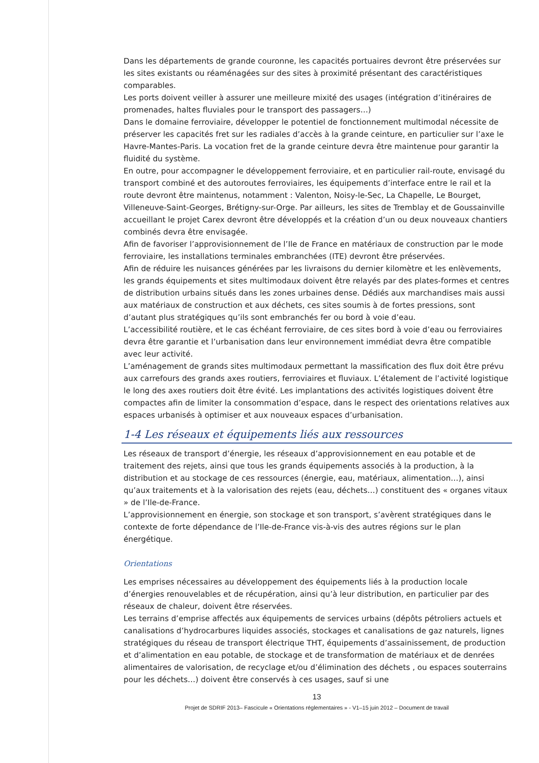Dans les départements de grande couronne, les capacités portuaires devront être préservées sur les sites existants ou réaménagées sur des sites à proximité présentant des caractéristiques comparables.
Les ports doivent veiller à assurer une meilleure mixité des usages (intégration d’itinéraires de promenades, haltes fluviales pour le transport des passagers…)
Dans le domaine ferroviaire, développer le potentiel de fonctionnement multimodal nécessite de préserver les capacités fret sur les radiales d’accès à la grande ceinture, en particulier sur l’axe le Havre-Mantes-Paris. La vocation fret de la grande ceinture devra être maintenue pour garantir la fluidité du système.
En outre, pour accompagner le développement ferroviaire, et en particulier rail-route, envisagé du transport combiné et des autoroutes ferroviaires, les équipements d’interface entre le rail et la route devront être maintenus, notamment : Valenton, Noisy-le-Sec, La Chapelle, Le Bourget, Villeneuve-Saint-Georges, Brétigny-sur-Orge. Par ailleurs, les sites de Tremblay et de Goussainville accueillant le projet Carex devront être développés et la création d’un ou deux nouveaux chantiers combinés devra être envisagée.
Afin de favoriser l’approvisionnement de l’Ile de France en matériaux de construction par le mode ferroviaire, les installations terminales embranchées (ITE) devront être préservées.
Afin de réduire les nuisances générées par les livraisons du dernier kilomètre et les enlèvements, les grands équipements et sites multimodaux doivent être relayés par des plates-formes et centres de distribution urbains situés dans les zones urbaines dense. Dédiés aux marchandises mais aussi aux matériaux de construction et aux déchets, ces sites soumis à de fortes pressions, sont d’autant plus stratégiques qu’ils sont embranchés fer ou bord à voie d’eau.
L’accessibilité routière, et le cas échéant ferroviaire, de ces sites bord à voie d’eau ou ferroviaires devra être garantie et l’urbanisation dans leur environnement immédiat devra être compatible avec leur activité.
L’aménagement de grands sites multimodaux permettant la massification des flux doit être prévu aux carrefours des grands axes routiers, ferroviaires et fluviaux. L’étalement de l’activité logistique le long des axes routiers doit être évité. Les implantations des activités logistiques doivent être compactes afin de limiter la consommation d’espace, dans le respect des orientations relatives aux espaces urbanisés à optimiser et aux nouveaux espaces d’urbanisation.
1-4 Les réseaux et équipements liés aux ressources
Les réseaux de transport d’énergie, les réseaux d’approvisionnement en eau potable et de traitement des rejets, ainsi que tous les grands équipements associés à la production, à la distribution et au stockage de ces ressources (énergie, eau, matériaux, alimentation…), ainsi qu’aux traitements et à la valorisation des rejets (eau, déchets…) constituent des « organes vitaux » de l’Ile-de-France.
L’approvisionnement en énergie, son stockage et son transport, s’avèrent stratégiques dans le contexte de forte dépendance de l’Ile-de-France vis-à-vis des autres régions sur le plan énergétique.
Orientations
Les emprises nécessaires au développement des équipements liés à la production locale d’énergies renouvelables et de récupération, ainsi qu’à leur distribution, en particulier par des réseaux de chaleur, doivent être réservées.
Les terrains d’emprise affectés aux équipements de services urbains (dépôts pétroliers actuels et canalisations d’hydrocarbures liquides associés, stockages et canalisations de gaz naturels, lignes stratégiques du réseau de transport électrique THT, équipements d’assainissement, de production et d’alimentation en eau potable, de stockage et de transformation de matériaux et de denrées alimentaires de valorisation, de recyclage et/ou d’élimination des déchets , ou espaces souterrains pour les déchets…) doivent être conservés à ces usages, sauf si une
13
Projet de SDRIF 2013– Fascicule « Orientations réglementaires » - V1–15 juin 2012 – Document de travail